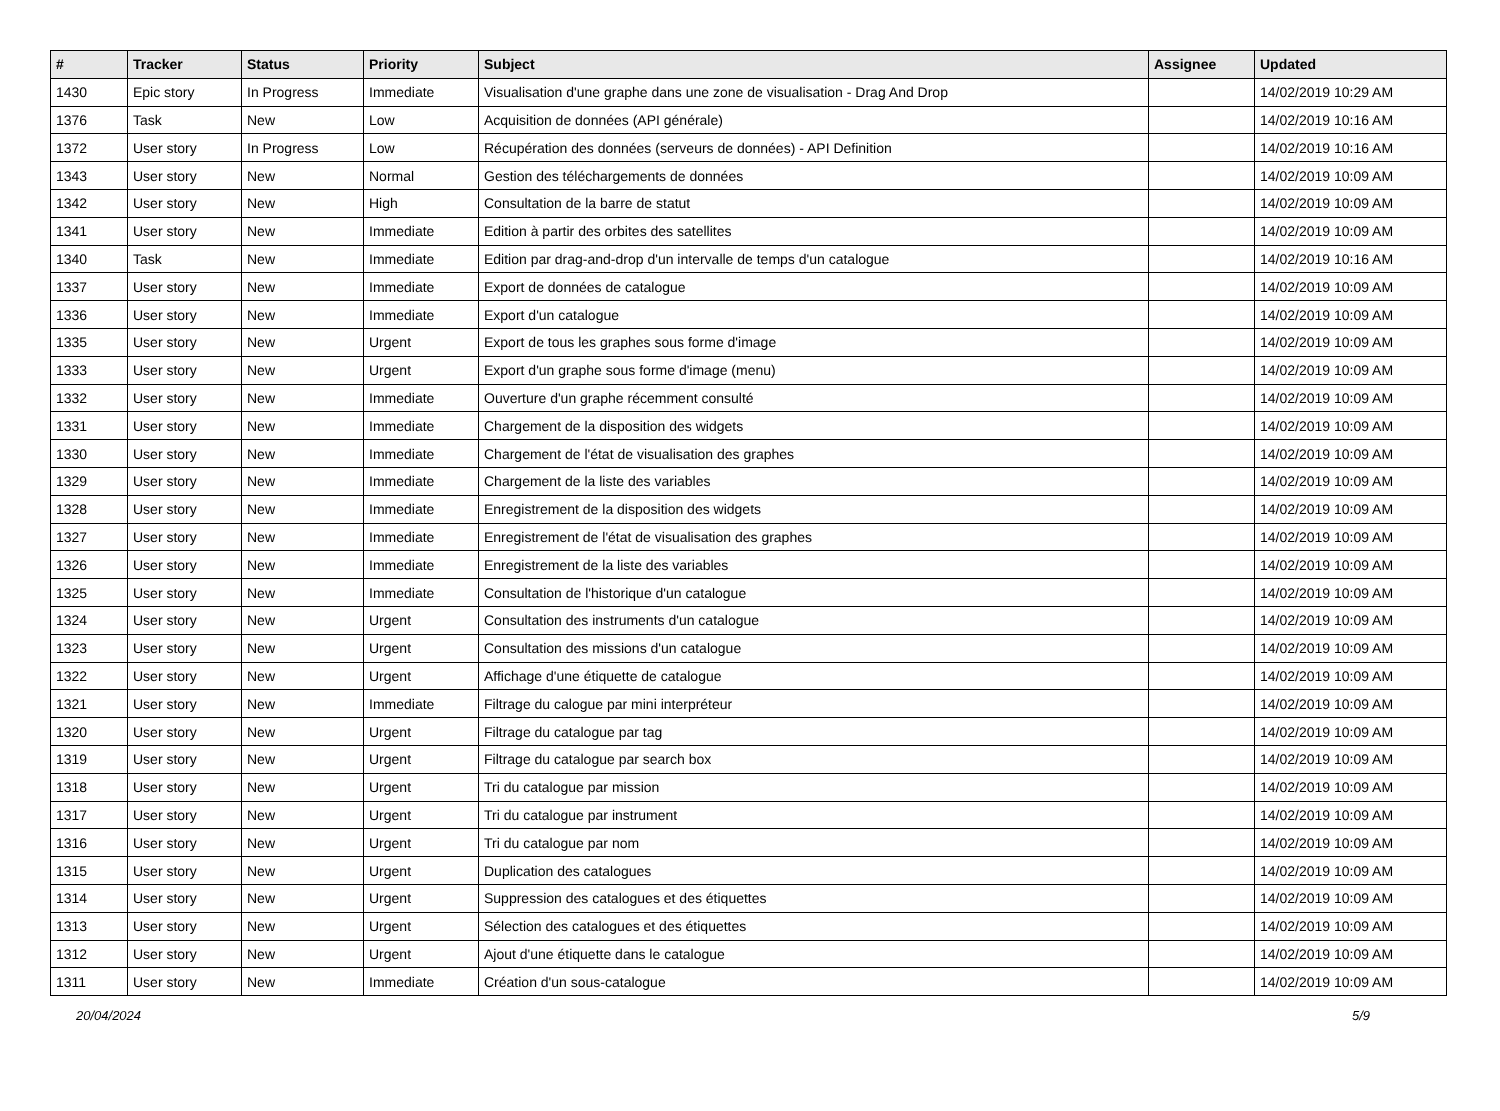| # | Tracker | Status | Priority | Subject | Assignee | Updated |
| --- | --- | --- | --- | --- | --- | --- |
| 1430 | Epic story | In Progress | Immediate | Visualisation d'une graphe dans une zone de visualisation - Drag And Drop | | 14/02/2019 10:29 AM |
| 1376 | Task | New | Low | Acquisition de données (API générale) | | 14/02/2019 10:16 AM |
| 1372 | User story | In Progress | Low | Récupération des données (serveurs de données) - API Definition | | 14/02/2019 10:16 AM |
| 1343 | User story | New | Normal | Gestion des téléchargements de données | | 14/02/2019 10:09 AM |
| 1342 | User story | New | High | Consultation de la barre de statut | | 14/02/2019 10:09 AM |
| 1341 | User story | New | Immediate | Edition à partir des orbites des satellites | | 14/02/2019 10:09 AM |
| 1340 | Task | New | Immediate | Edition par drag-and-drop d'un intervalle de temps d'un catalogue | | 14/02/2019 10:16 AM |
| 1337 | User story | New | Immediate | Export de données de catalogue | | 14/02/2019 10:09 AM |
| 1336 | User story | New | Immediate | Export d'un catalogue | | 14/02/2019 10:09 AM |
| 1335 | User story | New | Urgent | Export de tous les graphes sous forme d'image | | 14/02/2019 10:09 AM |
| 1333 | User story | New | Urgent | Export d'un graphe sous forme d'image (menu) | | 14/02/2019 10:09 AM |
| 1332 | User story | New | Immediate | Ouverture d'un graphe récemment consulté | | 14/02/2019 10:09 AM |
| 1331 | User story | New | Immediate | Chargement de la disposition des widgets | | 14/02/2019 10:09 AM |
| 1330 | User story | New | Immediate | Chargement de l'état de visualisation des graphes | | 14/02/2019 10:09 AM |
| 1329 | User story | New | Immediate | Chargement de la liste des variables | | 14/02/2019 10:09 AM |
| 1328 | User story | New | Immediate | Enregistrement de la disposition des widgets | | 14/02/2019 10:09 AM |
| 1327 | User story | New | Immediate | Enregistrement de l'état de visualisation des graphes | | 14/02/2019 10:09 AM |
| 1326 | User story | New | Immediate | Enregistrement de la liste des variables | | 14/02/2019 10:09 AM |
| 1325 | User story | New | Immediate | Consultation de l'historique d'un catalogue | | 14/02/2019 10:09 AM |
| 1324 | User story | New | Urgent | Consultation des instruments d'un catalogue | | 14/02/2019 10:09 AM |
| 1323 | User story | New | Urgent | Consultation des missions d'un catalogue | | 14/02/2019 10:09 AM |
| 1322 | User story | New | Urgent | Affichage d'une étiquette de catalogue | | 14/02/2019 10:09 AM |
| 1321 | User story | New | Immediate | Filtrage du calogue par mini interpréteur | | 14/02/2019 10:09 AM |
| 1320 | User story | New | Urgent | Filtrage du catalogue par tag | | 14/02/2019 10:09 AM |
| 1319 | User story | New | Urgent | Filtrage du catalogue par search box | | 14/02/2019 10:09 AM |
| 1318 | User story | New | Urgent | Tri du catalogue par mission | | 14/02/2019 10:09 AM |
| 1317 | User story | New | Urgent | Tri du catalogue par instrument | | 14/02/2019 10:09 AM |
| 1316 | User story | New | Urgent | Tri du catalogue par nom | | 14/02/2019 10:09 AM |
| 1315 | User story | New | Urgent | Duplication des catalogues | | 14/02/2019 10:09 AM |
| 1314 | User story | New | Urgent | Suppression des catalogues et des étiquettes | | 14/02/2019 10:09 AM |
| 1313 | User story | New | Urgent | Sélection des catalogues et des étiquettes | | 14/02/2019 10:09 AM |
| 1312 | User story | New | Urgent | Ajout d'une étiquette dans le catalogue | | 14/02/2019 10:09 AM |
| 1311 | User story | New | Immediate | Création d'un sous-catalogue | | 14/02/2019 10:09 AM |
20/04/2024 5/9